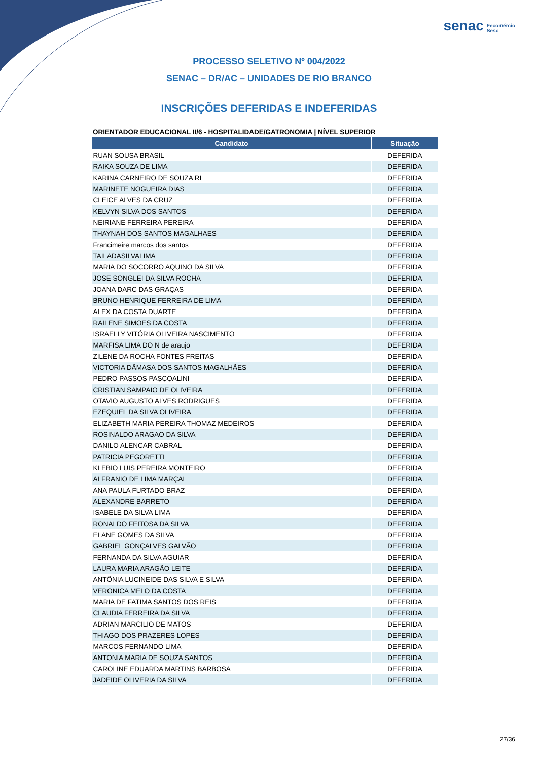senac Fecomércio
Sesc
PROCESSO SELETIVO Nº 004/2022
SENAC – DR/AC – UNIDADES DE RIO BRANCO
INSCRIÇÕES DEFERIDAS E INDEFERIDAS
ORIENTADOR EDUCACIONAL II/6 - HOSPITALIDADE/GATRONOMIA | NÍVEL SUPERIOR
| Candidato | Situação |
| --- | --- |
| RUAN SOUSA BRASIL | DEFERIDA |
| RAIKA SOUZA DE LIMA | DEFERIDA |
| KARINA CARNEIRO DE SOUZA RI | DEFERIDA |
| MARINETE NOGUEIRA DIAS | DEFERIDA |
| CLEICE ALVES DA CRUZ | DEFERIDA |
| KELVYN SILVA DOS SANTOS | DEFERIDA |
| NEIRIANE FERREIRA PEREIRA | DEFERIDA |
| THAYNAH DOS SANTOS MAGALHAES | DEFERIDA |
| Francimeire marcos dos santos | DEFERIDA |
| TAILADASILVALIMA | DEFERIDA |
| MARIA DO SOCORRO AQUINO DA SILVA | DEFERIDA |
| JOSE SONGLEI DA SILVA ROCHA | DEFERIDA |
| JOANA DARC DAS GRAÇAS | DEFERIDA |
| BRUNO HENRIQUE FERREIRA DE LIMA | DEFERIDA |
| ALEX DA COSTA DUARTE | DEFERIDA |
| RAILENE SIMOES DA COSTA | DEFERIDA |
| ISRAELLY VITÓRIA OLIVEIRA NASCIMENTO | DEFERIDA |
| MARFISA LIMA DO N de araujo | DEFERIDA |
| ZILENE DA ROCHA FONTES FREITAS | DEFERIDA |
| VICTORIA DÂMASA DOS SANTOS MAGALHÃES | DEFERIDA |
| PEDRO PASSOS PASCOALINI | DEFERIDA |
| CRISTIAN SAMPAIO DE OLIVEIRA | DEFERIDA |
| OTAVIO AUGUSTO ALVES RODRIGUES | DEFERIDA |
| EZEQUIEL DA SILVA OLIVEIRA | DEFERIDA |
| ELIZABETH MARIA PEREIRA THOMAZ MEDEIROS | DEFERIDA |
| ROSINALDO ARAGAO DA SILVA | DEFERIDA |
| DANILO ALENCAR CABRAL | DEFERIDA |
| PATRICIA PEGORETTI | DEFERIDA |
| KLEBIO LUIS PEREIRA MONTEIRO | DEFERIDA |
| ALFRANIO DE LIMA MARÇAL | DEFERIDA |
| ANA PAULA FURTADO BRAZ | DEFERIDA |
| ALEXANDRE BARRETO | DEFERIDA |
| ISABELE DA SILVA LIMA | DEFERIDA |
| RONALDO FEITOSA DA SILVA | DEFERIDA |
| ELANE GOMES DA SILVA | DEFERIDA |
| GABRIEL GONÇALVES GALVÃO | DEFERIDA |
| FERNANDA DA SILVA AGUIAR | DEFERIDA |
| LAURA MARIA ARAGÃO LEITE | DEFERIDA |
| ANTÔNIA LUCINEIDE DAS SILVA E SILVA | DEFERIDA |
| VERONICA MELO DA COSTA | DEFERIDA |
| MARIA DE FATIMA SANTOS DOS REIS | DEFERIDA |
| CLAUDIA FERREIRA DA SILVA | DEFERIDA |
| ADRIAN MARCILIO DE MATOS | DEFERIDA |
| THIAGO DOS PRAZERES LOPES | DEFERIDA |
| MARCOS FERNANDO LIMA | DEFERIDA |
| ANTONIA MARIA DE SOUZA SANTOS | DEFERIDA |
| CAROLINE EDUARDA MARTINS BARBOSA | DEFERIDA |
| JADEIDE OLIVERIA DA SILVA | DEFERIDA |
27/36